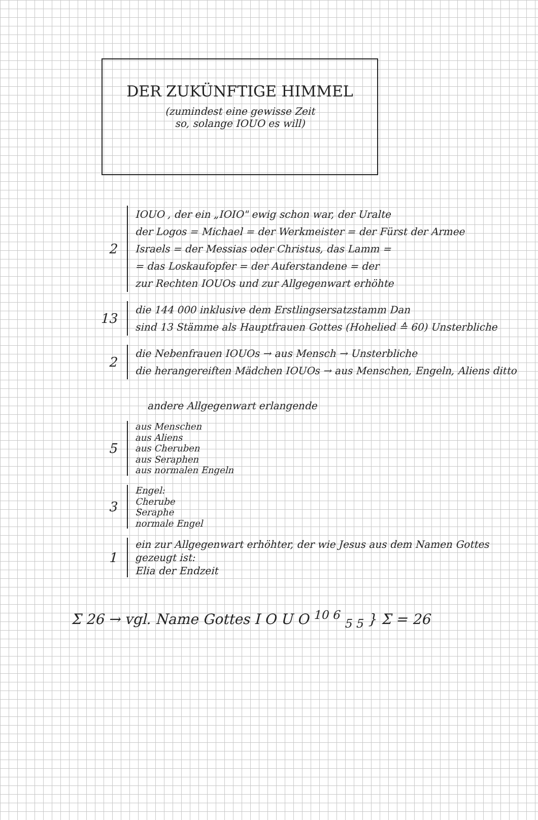DER ZUKÜNFTIGE HIMMEL
(zumindest eine gewisse Zeit
so, solange IOUO es will)
2
IOUO , der ein „IOIO" ewig schon war, der Uralte
der Logos = Michael = der Werkmeister = der Fürst der Armee
Israels = der Messias oder Christus, das Lamm =
= das Loskaufopfer = der Auferstandene = der
zur Rechten IOUOs und zur Allgegenwart erhöhte
13
die 144 000 inklusive dem Erstlingsersatzstamm Dan
sind 13 Stämme als Hauptfrauen Gottes (Hohelied ≙ 60) Unsterbliche
2
die Nebenfrauen IOUOs → aus Mensch → Unsterbliche
die herangereiften Mädchen IOUOs → aus Menschen, Engeln, Aliens ditto
andere Allgegenwart erlangende
5
aus Menschen
aus Aliens
aus Cheruben
aus Seraphen
aus normalen Engeln
3
Engel:
Cherube
Seraphe
normale Engel
1
ein zur Allgegenwart erhöhter, der wie Jesus aus dem Namen Gottes
gezeugt ist:
Elia der Endzeit
Σ 26 → vgl. Name Gottes I O U O <sup>10 6</sup> <sub>5 5</sub> } Σ = 26